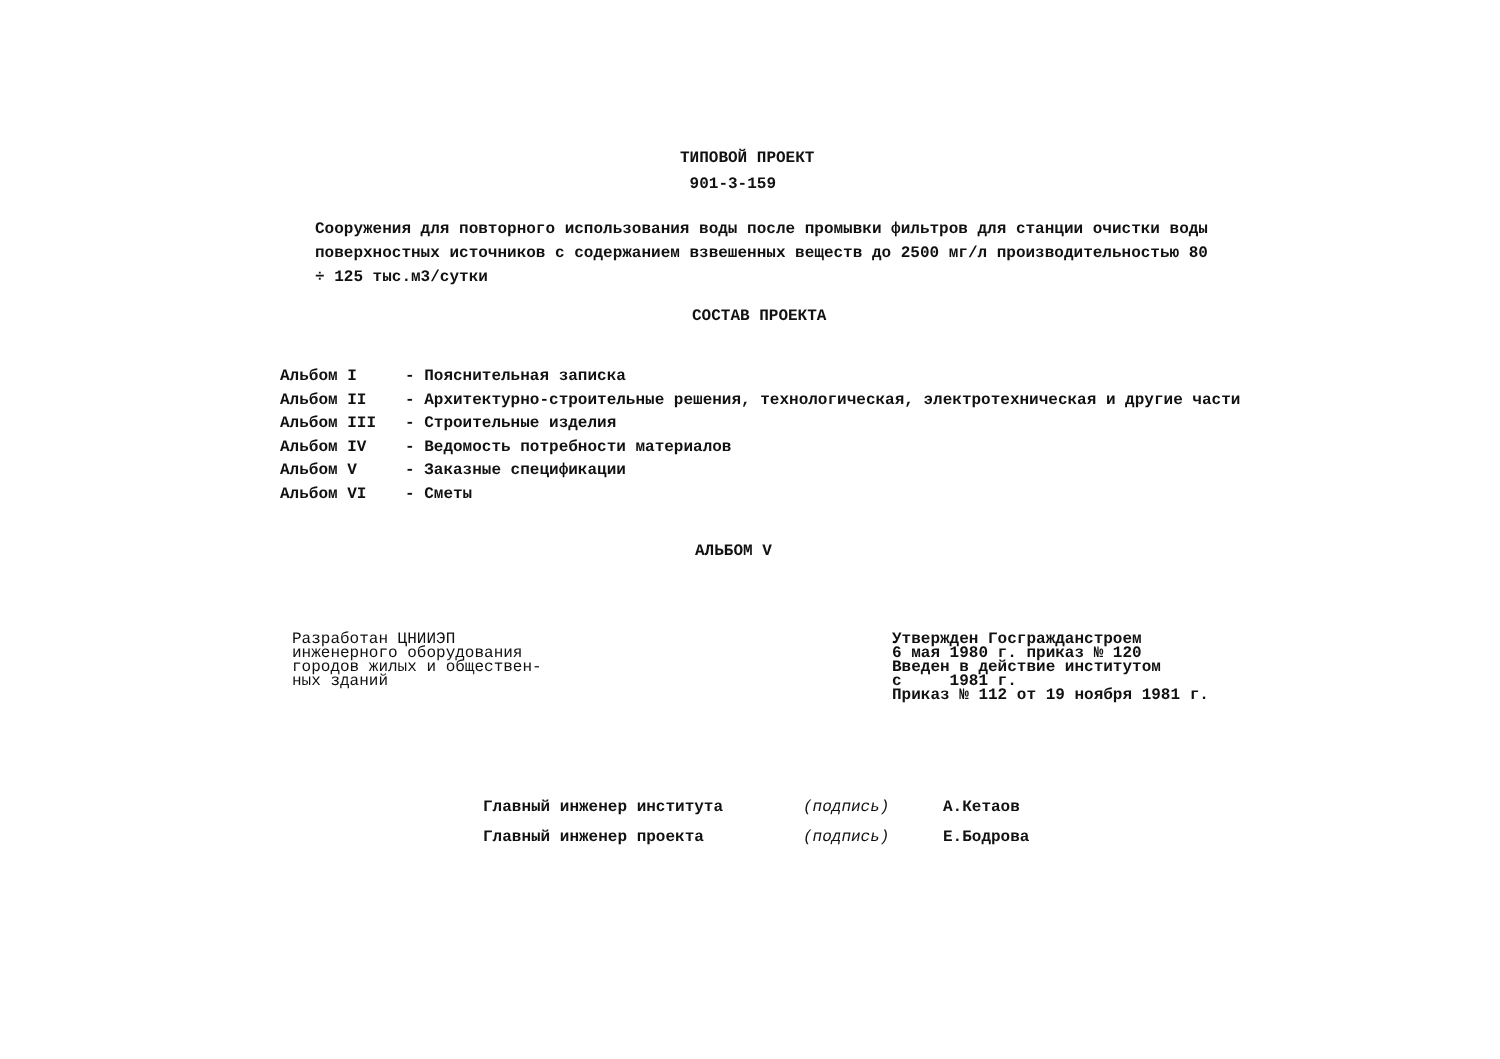ТИПОВОЙ ПРОЕКТ
901-3-159
Сооружения для повторного использования воды после промывки фильтров для станции очистки воды поверхностных источников с содержанием взвешенных веществ до 2500 мг/л производительностью 80 ÷ 125 тыс.м3/сутки
СОСТАВ ПРОЕКТА
Альбом I - Пояснительная записка
Альбом II - Архитектурно-строительные решения, технологическая, электротехническая и другие части
Альбом III - Строительные изделия
Альбом IV - Ведомость потребности материалов
Альбом V - Заказные спецификации
Альбом VI - Сметы
АЛЬБОМ V
Разработан ЦНИИЭП
инженерного оборудования
городов жилых и обществен-
ных зданий
Утвержден Госгражданстроем
6 мая 1980 г. приказ № 120
Введен в действие институтом
с 1981 г.
Приказ № 112 от 19 ноября 1981 г.
Главный инженер института (подпись) А.Кетаов
Главный инженер проекта (подпись) Е.Бодрова